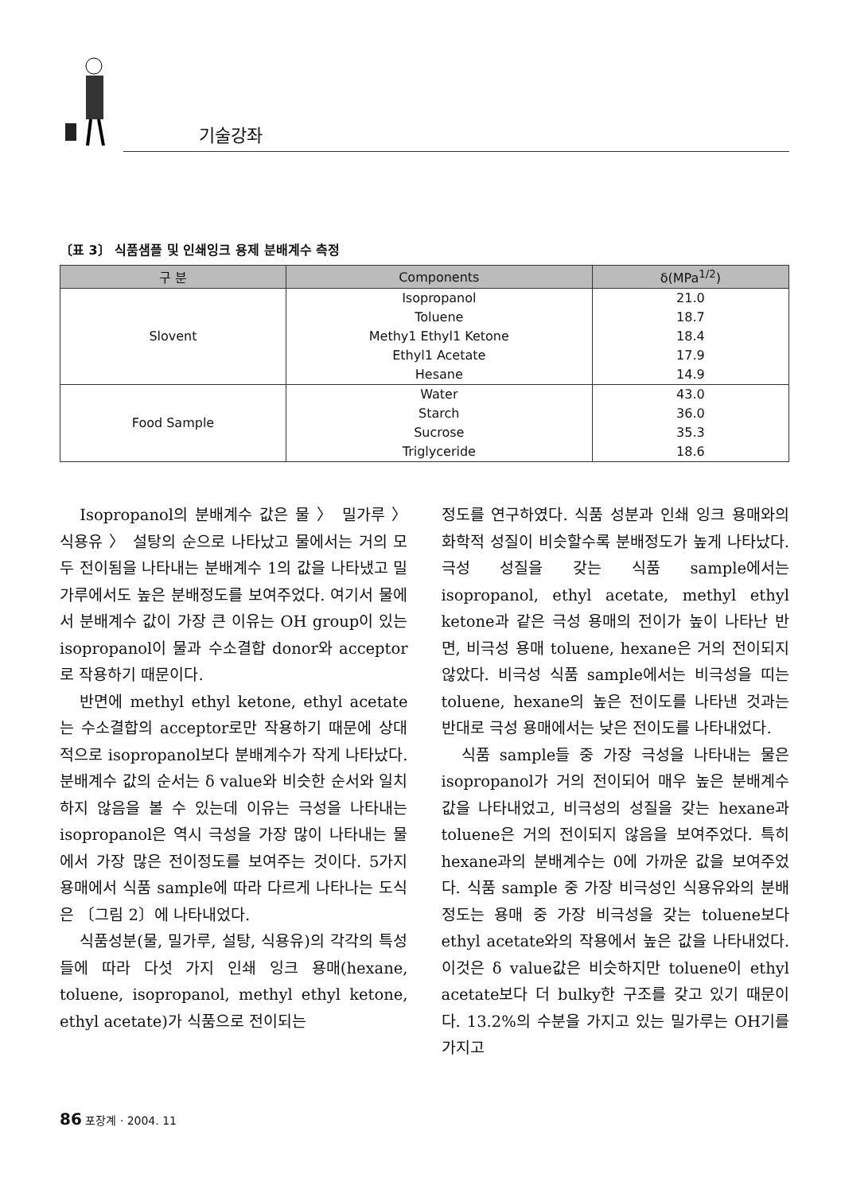기술강좌
〔표 3〕 식품샘플 및 인쇄잉크 용제 분배계수 측정
| 구 분 | Components | δ(MPa<sup>1/2</sup>) |
| --- | --- | --- |
| Slovent | Isopropanol | 21.0 |
| | Toluene | 18.7 |
| | Methy1 Ethyl1 Ketone | 18.4 |
| | Ethyl1 Acetate | 17.9 |
| | Hesane | 14.9 |
| Food Sample | Water | 43.0 |
| | Starch | 36.0 |
| | Sucrose | 35.3 |
| | Triglyceride | 18.6 |
Isopropanol의 분배계수 값은 물 〉 밀가루 〉 식용유 〉 설탕의 순으로 나타났고 물에서는 거의 모두 전이됨을 나타내는 분배계수 1의 값을 나타냈고 밀가루에서도 높은 분배정도를 보여주었다. 여기서 물에서 분배계수 값이 가장 큰 이유는 OH group이 있는 isopropanol이 물과 수소결합 donor와 acceptor로 작용하기 때문이다.
반면에 methyl ethyl ketone, ethyl acetate는 수소결합의 acceptor로만 작용하기 때문에 상대적으로 isopropanol보다 분배계수가 작게 나타났다. 분배계수 값의 순서는 δ value와 비슷한 순서와 일치하지 않음을 볼 수 있는데 이유는 극성을 나타내는 isopropanol은 역시 극성을 가장 많이 나타내는 물에서 가장 많은 전이정도를 보여주는 것이다. 5가지 용매에서 식품 sample에 따라 다르게 나타나는 도식은 〔그림 2〕에 나타내었다.
식품성분(물, 밀가루, 설탕, 식용유)의 각각의 특성들에 따라 다섯 가지 인쇄 잉크 용매(hexane, toluene, isopropanol, methyl ethyl ketone, ethyl acetate)가 식품으로 전이되는
정도를 연구하였다. 식품 성분과 인쇄 잉크 용매와의 화학적 성질이 비슷할수록 분배정도가 높게 나타났다. 극성 성질을 갖는 식품 sample에서는 isopropanol, ethyl acetate, methyl ethyl ketone과 같은 극성 용매의 전이가 높이 나타난 반면, 비극성 용매 toluene, hexane은 거의 전이되지 않았다. 비극성 식품 sample에서는 비극성을 띠는 toluene, hexane의 높은 전이도를 나타낸 것과는 반대로 극성 용매에서는 낮은 전이도를 나타내었다.
식품 sample들 중 가장 극성을 나타내는 물은 isopropanol가 거의 전이되어 매우 높은 분배계수 값을 나타내었고, 비극성의 성질을 갖는 hexane과 toluene은 거의 전이되지 않음을 보여주었다. 특히 hexane과의 분배계수는 0에 가까운 값을 보여주었다. 식품 sample 중 가장 비극성인 식용유와의 분배정도는 용매 중 가장 비극성을 갖는 toluene보다 ethyl acetate와의 작용에서 높은 값을 나타내었다. 이것은 δ value값은 비슷하지만 toluene이 ethyl acetate보다 더 bulky한 구조를 갖고 있기 때문이다. 13.2%의 수분을 가지고 있는 밀가루는 OH기를 가지고
86 포장계 · 2004. 11